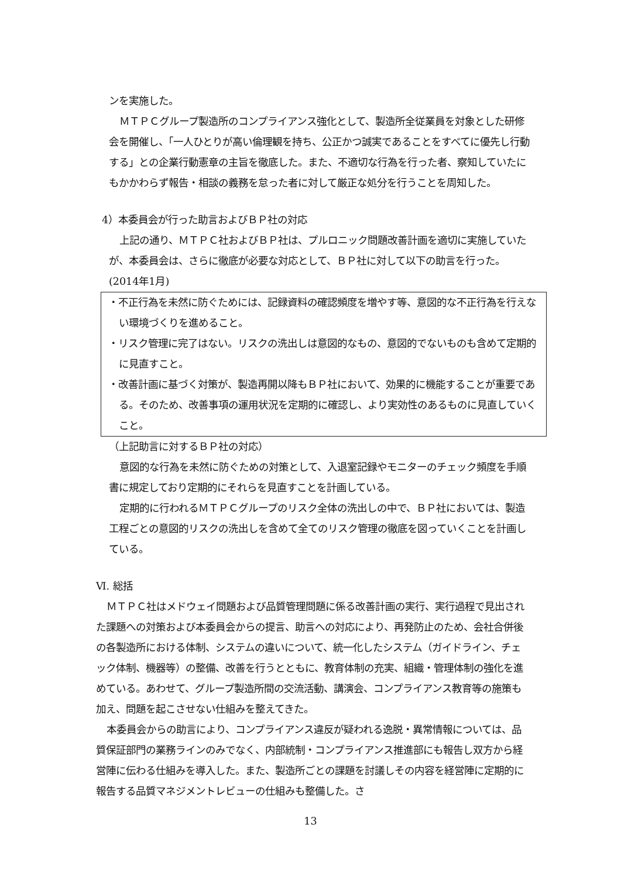ンを実施した。
ＭＴＰＣグループ製造所のコンプライアンス強化として、製造所全従業員を対象とした研修会を開催し、「一人ひとりが高い倫理観を持ち、公正かつ誠実であることをすべてに優先し行動する」との企業行動憲章の主旨を徹底した。また、不適切な行為を行った者、察知していたにもかかわらず報告・相談の義務を怠った者に対して厳正な処分を行うことを周知した。
4）本委員会が行った助言およびＢＰ社の対応
上記の通り、ＭＴＰＣ社およびＢＰ社は、プルロニック問題改善計画を適切に実施していたが、本委員会は、さらに徹底が必要な対応として、ＢＰ社に対して以下の助言を行った。(2014年1月)
・不正行為を未然に防ぐためには、記録資料の確認頻度を増やす等、意図的な不正行為を行えない環境づくりを進めること。
・リスク管理に完了はない。リスクの洗出しは意図的なもの、意図的でないものも含めて定期的に見直すこと。
・改善計画に基づく対策が、製造再開以降もＢＰ社において、効果的に機能することが重要である。そのため、改善事項の運用状況を定期的に確認し、より実効性のあるものに見直していくこと。
（上記助言に対するＢＰ社の対応）
意図的な行為を未然に防ぐための対策として、入退室記録やモニターのチェック頻度を手順書に規定しており定期的にそれらを見直すことを計画している。
定期的に行われるＭＴＰＣグループのリスク全体の洗出しの中で、ＢＰ社においては、製造工程ごとの意図的リスクの洗出しを含めて全てのリスク管理の徹底を図っていくことを計画している。
Ⅵ. 総括
ＭＴＰＣ社はメドウェイ問題および品質管理問題に係る改善計画の実行、実行過程で見出された課題への対策および本委員会からの提言、助言への対応により、再発防止のため、会社合併後の各製造所における体制、システムの違いについて、統一化したシステム（ガイドライン、チェック体制、機器等）の整備、改善を行うとともに、教育体制の充実、組織・管理体制の強化を進めている。あわせて、グループ製造所間の交流活動、講演会、コンプライアンス教育等の施策も加え、問題を起こさせない仕組みを整えてきた。
本委員会からの助言により、コンプライアンス違反が疑われる逸脱・異常情報については、品質保証部門の業務ラインのみでなく、内部統制・コンプライアンス推進部にも報告し双方から経営陣に伝わる仕組みを導入した。また、製造所ごとの課題を討議しその内容を経営陣に定期的に報告する品質マネジメントレビューの仕組みも整備した。さ
13